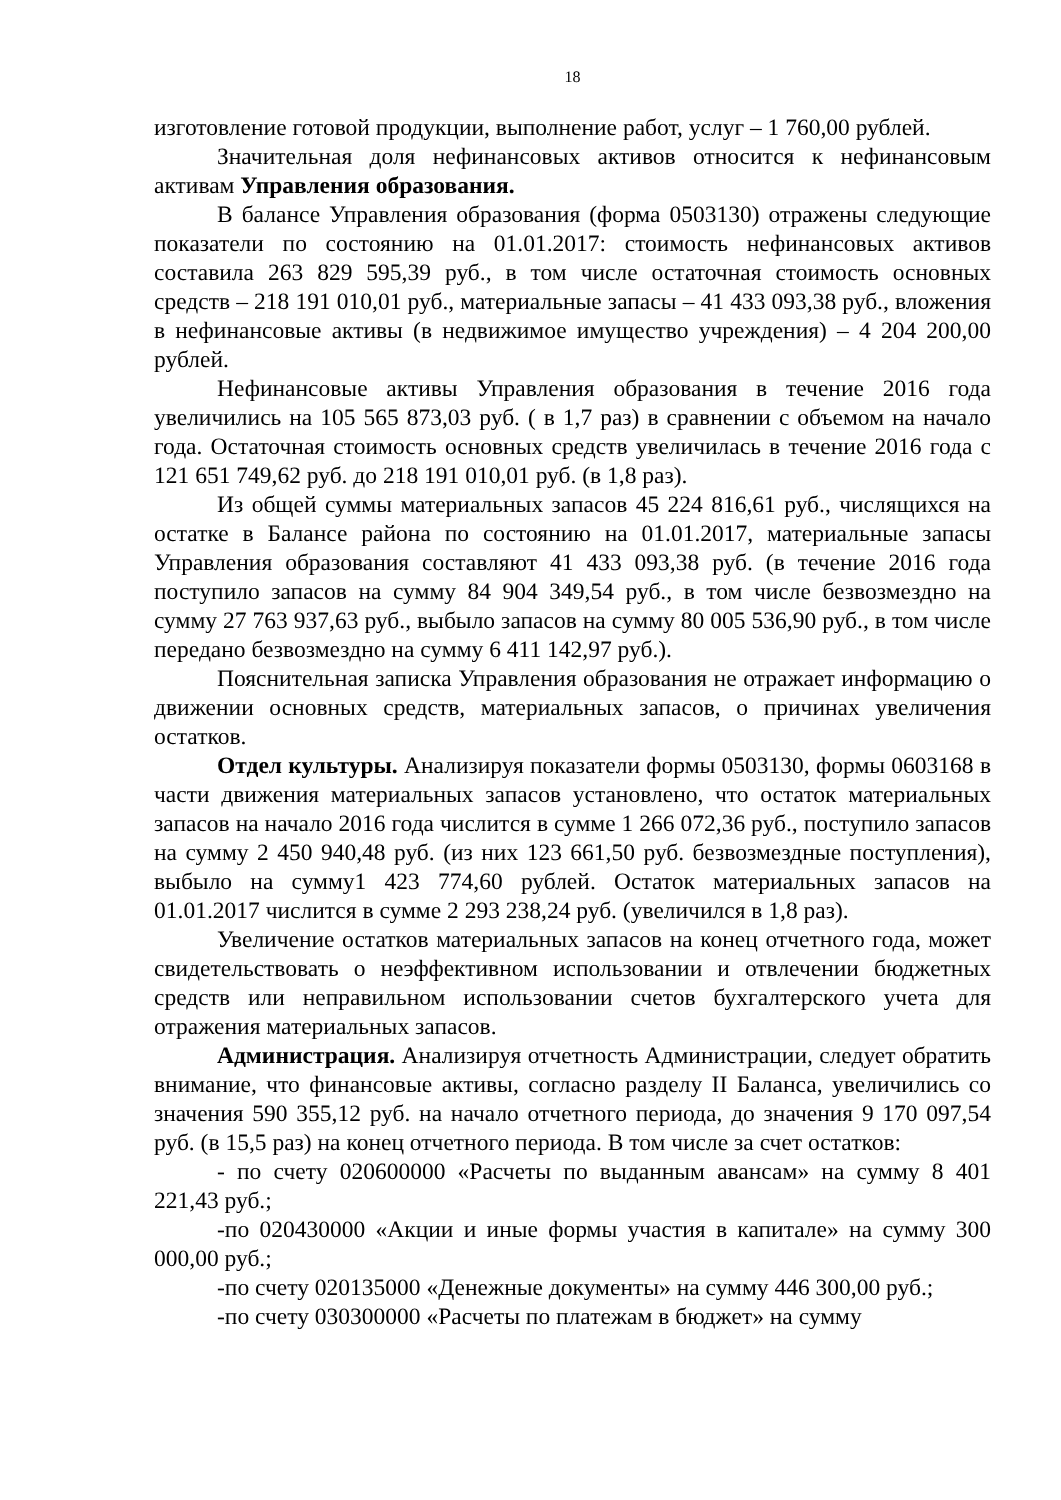18
изготовление готовой продукции, выполнение работ, услуг – 1 760,00 рублей.
Значительная доля нефинансовых активов относится к нефинансовым активам Управления образования.
В балансе Управления образования (форма 0503130) отражены следующие показатели по состоянию на 01.01.2017: стоимость нефинансовых активов составила 263 829 595,39 руб., в том числе остаточная стоимость основных средств – 218 191 010,01 руб., материальные запасы – 41 433 093,38 руб., вложения в нефинансовые активы (в недвижимое имущество учреждения) – 4 204 200,00 рублей.
Нефинансовые активы Управления образования в течение 2016 года увеличились на 105 565 873,03 руб. ( в 1,7 раз) в сравнении с объемом на начало года. Остаточная стоимость основных средств увеличилась в течение 2016 года с 121 651 749,62 руб. до 218 191 010,01 руб. (в 1,8 раз).
Из общей суммы материальных запасов 45 224 816,61 руб., числящихся на остатке в Балансе района по состоянию на 01.01.2017, материальные запасы Управления образования составляют 41 433 093,38 руб. (в течение 2016 года поступило запасов на сумму 84 904 349,54 руб., в том числе безвозмездно на сумму 27 763 937,63 руб., выбыло запасов на сумму 80 005 536,90 руб., в том числе передано безвозмездно на сумму 6 411 142,97 руб.).
Пояснительная записка Управления образования не отражает информацию о движении основных средств, материальных запасов, о причинах увеличения остатков.
Отдел культуры. Анализируя показатели формы 0503130, формы 0603168 в части движения материальных запасов установлено, что остаток материальных запасов на начало 2016 года числится в сумме 1 266 072,36 руб., поступило запасов на сумму 2 450 940,48 руб. (из них 123 661,50 руб. безвозмездные поступления), выбыло на сумму1 423 774,60 рублей. Остаток материальных запасов на 01.01.2017 числится в сумме 2 293 238,24 руб. (увеличился в 1,8 раз).
Увеличение остатков материальных запасов на конец отчетного года, может свидетельствовать о неэффективном использовании и отвлечении бюджетных средств или неправильном использовании счетов бухгалтерского учета для отражения материальных запасов.
Администрация. Анализируя отчетность Администрации, следует обратить внимание, что финансовые активы, согласно разделу II Баланса, увеличились со значения 590 355,12 руб. на начало отчетного периода, до значения 9 170 097,54 руб. (в 15,5 раз) на конец отчетного периода. В том числе за счет остатков:
- по счету 020600000 «Расчеты по выданным авансам» на сумму 8 401 221,43 руб.;
-по 020430000 «Акции и иные формы участия в капитале» на сумму 300 000,00 руб.;
-по счету 020135000 «Денежные документы» на сумму 446 300,00 руб.;
-по счету 030300000 «Расчеты по платежам в бюджет» на сумму